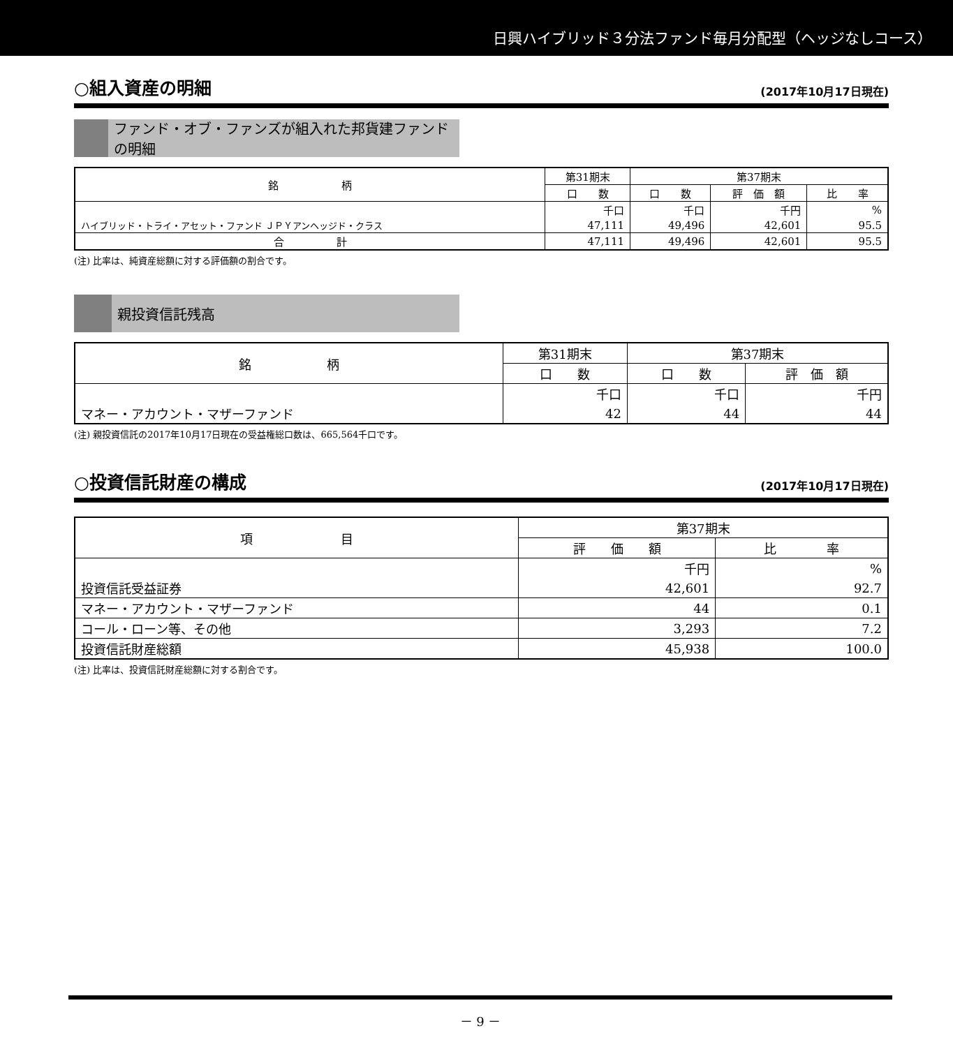日興ハイブリッド３分法ファンド毎月分配型（ヘッジなしコース）
○組入資産の明細 (2017年10月17日現在)
ファンド・オブ・ファンズが組入れた邦貨建ファンドの明細
| 銘 柄 | 第31期末 | 第37期末 | | |
| --- | --- | --- | --- | --- |
| | 口 数 | 口 数 | 評 価 額 | 比 率 |
| | 千口 | 千口 | 千円 | % |
| ハイブリッド・トライ・アセット・ファンド ＪＰＹアンヘッジド・クラス | 47,111 | 49,496 | 42,601 | 95.5 |
| 合 計 | 47,111 | 49,496 | 42,601 | 95.5 |
(注) 比率は、純資産総額に対する評価額の割合です。
親投資信託残高
| 銘 柄 | 第31期末 | 第37期末 | |
| --- | --- | --- | --- |
| | 口 数 | 口 数 | 評 価 額 |
| | 千口 | 千口 | 千円 |
| マネー・アカウント・マザーファンド | 42 | 44 | 44 |
(注) 親投資信託の2017年10月17日現在の受益権総口数は、665,564千口です。
○投資信託財産の構成 (2017年10月17日現在)
| 項 目 | 第37期末 | |
| --- | --- | --- |
| | 評 価 額 | 比 率 |
| | 千円 | % |
| 投資信託受益証券 | 42,601 | 92.7 |
| マネー・アカウント・マザーファンド | 44 | 0.1 |
| コール・ローン等、その他 | 3,293 | 7.2 |
| 投資信託財産総額 | 45,938 | 100.0 |
(注) 比率は、投資信託財産総額に対する割合です。
－ 9 －